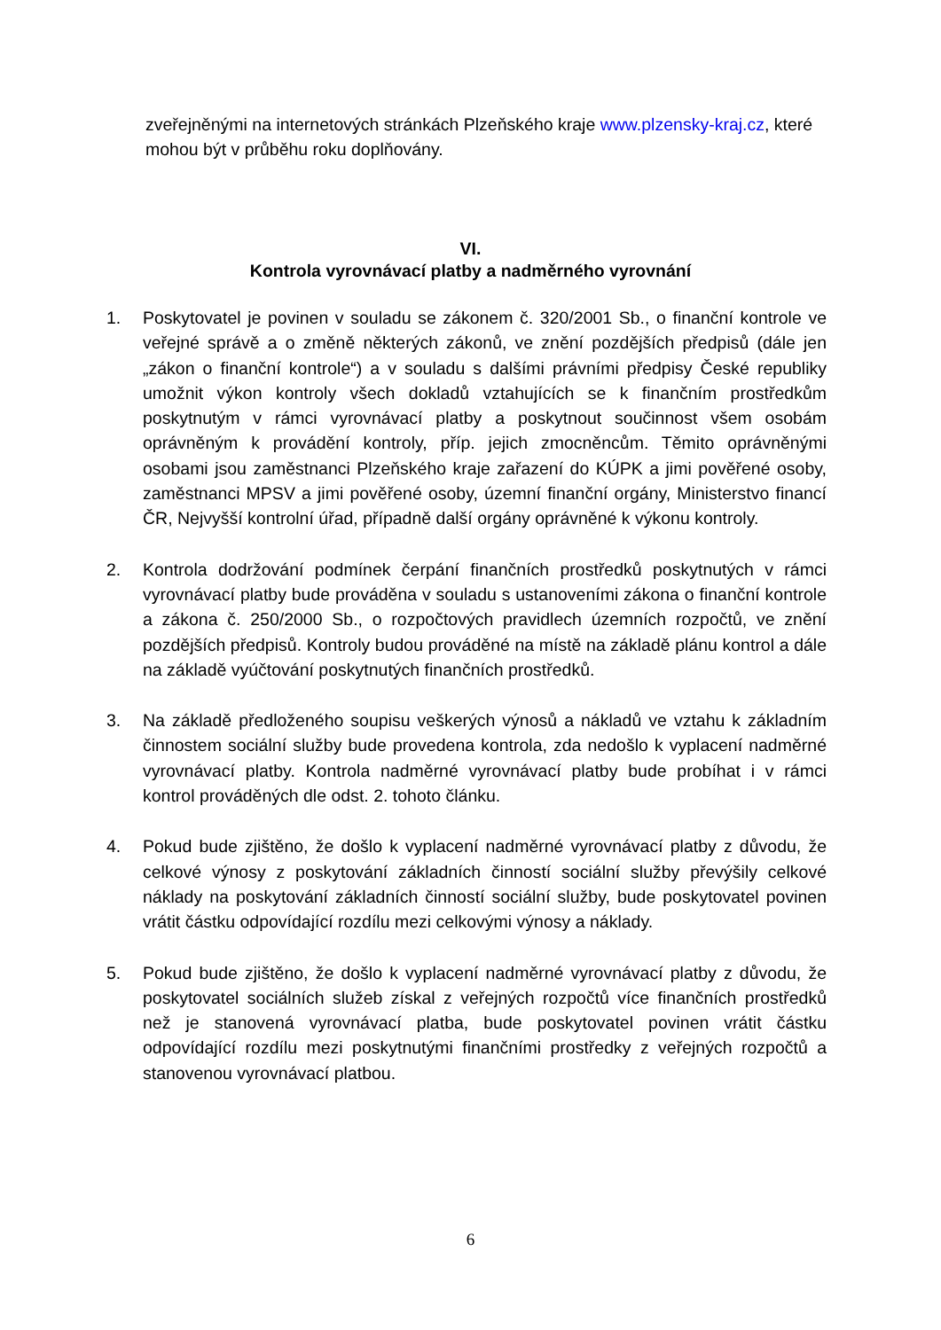zveřejněnými na internetových stránkách Plzeňského kraje www.plzensky-kraj.cz, které mohou být v průběhu roku doplňovány.
VI.
Kontrola vyrovnávací platby a nadměrného vyrovnání
1. Poskytovatel je povinen v souladu se zákonem č. 320/2001 Sb., o finanční kontrole ve veřejné správě a o změně některých zákonů, ve znění pozdějších předpisů (dále jen „zákon o finanční kontrole“) a v souladu s dalšími právními předpisy České republiky umožnit výkon kontroly všech dokladů vztahujících se k finančním prostředkům poskytnutým v rámci vyrovnávací platby a poskytnout součinnost všem osobám oprávněným k provádění kontroly, příp. jejich zmocněncům. Těmito oprávněnými osobami jsou zaměstnanci Plzeňského kraje zařazení do KÚPK a jimi pověřené osoby, zaměstnanci MPSV a jimi pověřené osoby, územní finanční orgány, Ministerstvo financí ČR, Nejvyšší kontrolní úřad, případně další orgány oprávněné k výkonu kontroly.
2. Kontrola dodržování podmínek čerpání finančních prostředků poskytnutých v rámci vyrovnávací platby bude prováděna v souladu s ustanoveními zákona o finanční kontrole a zákona č. 250/2000 Sb., o rozpočtových pravidlech územních rozpočtů, ve znění pozdějších předpisů. Kontroly budou prováděné na místě na základě plánu kontrol a dále na základě vyúčtování poskytnutých finančních prostředků.
3. Na základě předloženého soupisu veškerých výnosů a nákladů ve vztahu k základním činnostem sociální služby bude provedena kontrola, zda nedošlo k vyplacení nadměrné vyrovnávací platby. Kontrola nadměrné vyrovnávací platby bude probíhat i v rámci kontrol prováděných dle odst. 2. tohoto článku.
4. Pokud bude zjištěno, že došlo k vyplacení nadměrné vyrovnávací platby z důvodu, že celkové výnosy z poskytování základních činností sociální služby převýšily celkové náklady na poskytování základních činností sociální služby, bude poskytovatel povinen vrátit částku odpovídající rozdílu mezi celkovými výnosy a náklady.
5. Pokud bude zjištěno, že došlo k vyplacení nadměrné vyrovnávací platby z důvodu, že poskytovatel sociálních služeb získal z veřejných rozpočtů více finančních prostředků než je stanovená vyrovnávací platba, bude poskytovatel povinen vrátit částku odpovídající rozdílu mezi poskytnutými finančními prostředky z veřejných rozpočtů a stanovenou vyrovnávací platbou.
6